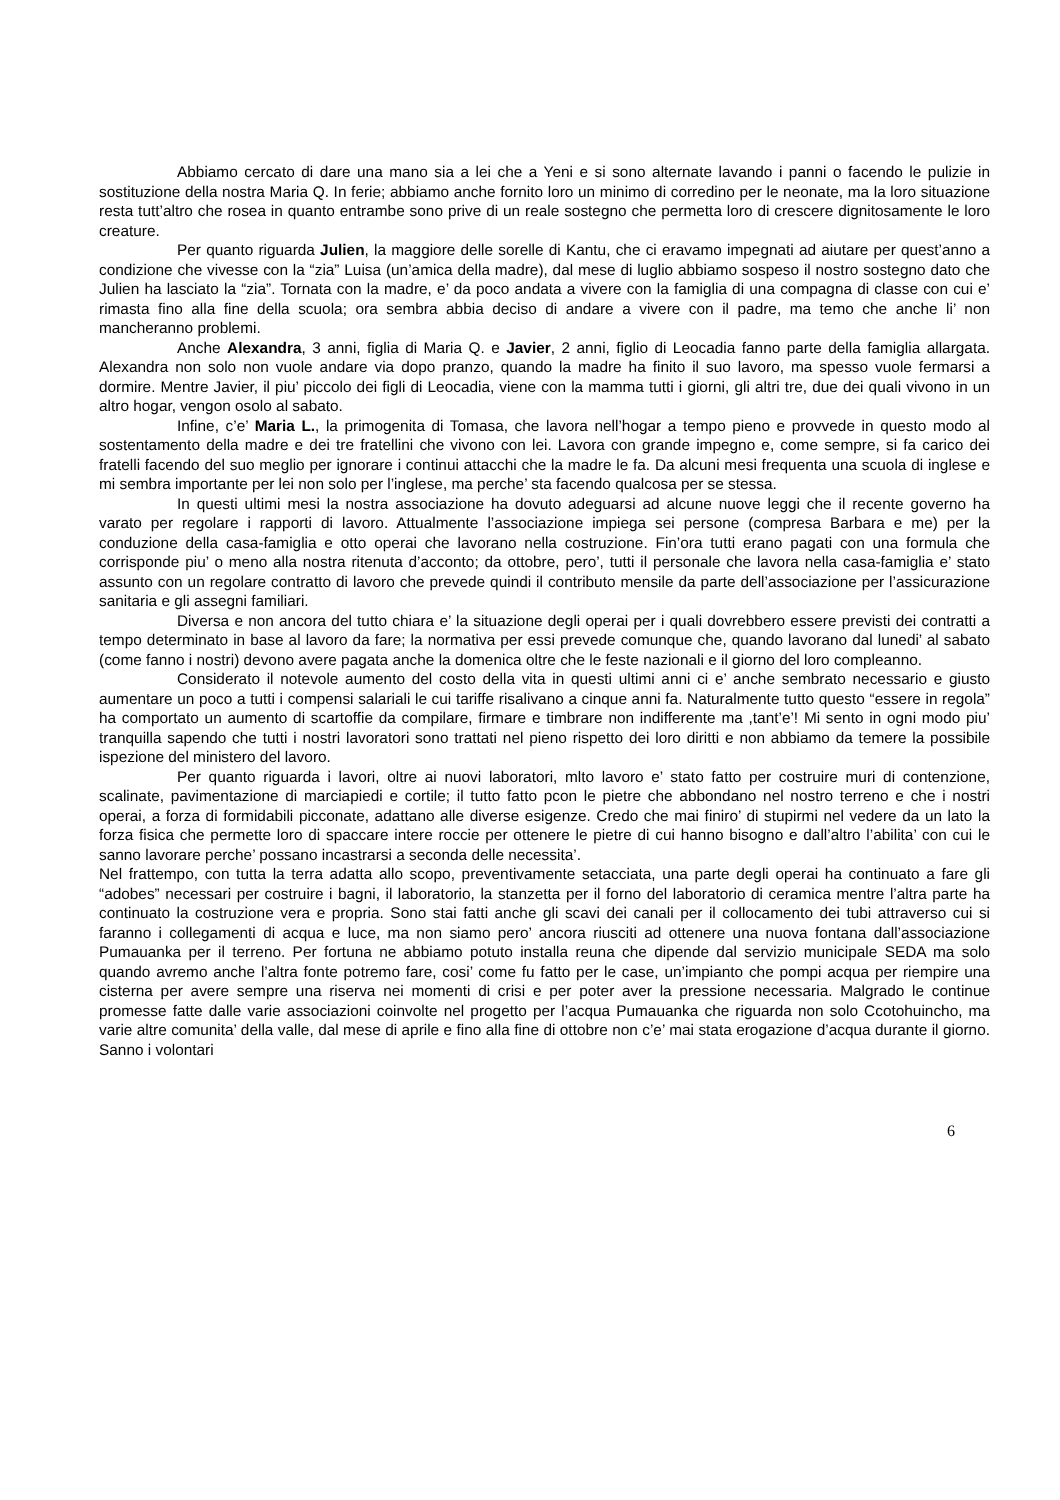Abbiamo cercato di dare una mano sia a lei che a Yeni e si sono alternate lavando i panni o facendo le pulizie in sostituzione della nostra Maria Q. In ferie; abbiamo anche fornito loro un minimo di corredino per le neonate, ma la loro situazione resta tutt’altro che rosea in quanto entrambe sono prive di un reale sostegno che permetta loro di crescere dignitosamente le loro creature.
Per quanto riguarda Julien, la maggiore delle sorelle di Kantu, che ci eravamo impegnati ad aiutare per quest’anno a condizione che vivesse con la “zia” Luisa (un’amica della madre), dal mese di luglio abbiamo sospeso il nostro sostegno dato che Julien ha lasciato la “zia”. Tornata con la madre, e’ da poco andata a vivere con la famiglia di una compagna di classe con cui e’ rimasta fino alla fine della scuola; ora sembra abbia deciso di andare a vivere con il padre, ma temo che anche li’ non mancheranno problemi.
Anche Alexandra, 3 anni, figlia di Maria Q. e Javier, 2 anni, figlio di Leocadia fanno parte della famiglia allargata. Alexandra non solo non vuole andare via dopo pranzo, quando la madre ha finito il suo lavoro, ma spesso vuole fermarsi a dormire. Mentre Javier, il piu’ piccolo dei figli di Leocadia, viene con la mamma tutti i giorni, gli altri tre, due dei quali vivono in un altro hogar, vengon osolo al sabato.
Infine, c’e’ Maria L., la primogenita di Tomasa, che lavora nell’hogar a tempo pieno e provvede in questo modo al sostentamento della madre e dei tre fratellini che vivono con lei. Lavora con grande impegno e, come sempre, si fa carico dei fratelli facendo del suo meglio per ignorare i continui attacchi che la madre le fa. Da alcuni mesi frequenta una scuola di inglese e mi sembra importante per lei non solo per l’inglese, ma perche’ sta facendo qualcosa per se stessa.
In questi ultimi mesi la nostra associazione ha dovuto adeguarsi ad alcune nuove leggi che il recente governo ha varato per regolare i rapporti di lavoro. Attualmente l’associazione impiega sei persone (compresa Barbara e me) per la conduzione della casa-famiglia e otto operai che lavorano nella costruzione. Fin’ora tutti erano pagati con una formula che corrisponde piu’ o meno alla nostra ritenuta d’acconto; da ottobre, pero’, tutti il personale che lavora nella casa-famiglia e’ stato assunto con un regolare contratto di lavoro che prevede quindi il contributo mensile da parte dell’associazione per l’assicurazione sanitaria e gli assegni familiari.
Diversa e non ancora del tutto chiara e’ la situazione degli operai per i quali dovrebbero essere previsti dei contratti a tempo determinato in base al lavoro da fare; la normativa per essi prevede comunque che, quando lavorano dal lunedi’ al sabato (come fanno i nostri) devono avere pagata anche la domenica oltre che le feste nazionali e il giorno del loro compleanno.
Considerato il notevole aumento del costo della vita in questi ultimi anni ci e’ anche sembrato necessario e giusto aumentare un poco a tutti i compensi salariali le cui tariffe risalivano a cinque anni fa. Naturalmente tutto questo “essere in regola” ha comportato un aumento di scartoffie da compilare, firmare e timbrare non indifferente ma ,tant’e’! Mi sento in ogni modo piu’ tranquilla sapendo che tutti i nostri lavoratori sono trattati nel pieno rispetto dei loro diritti e non abbiamo da temere la possibile ispezione del ministero del lavoro.
Per quanto riguarda i lavori, oltre ai nuovi laboratori, mlto lavoro e’ stato fatto per costruire muri di contenzione, scalinate, pavimentazione di marciapiedi e cortile; il tutto fatto pcon le pietre che abbondano nel nostro terreno e che i nostri operai, a forza di formidabili picconate, adattano alle diverse esigenze. Credo che mai finiro’ di stupirmi nel vedere da un lato la forza fisica che permette loro di spaccare intere roccie per ottenere le pietre di cui hanno bisogno e dall’altro l’abilita’ con cui le sanno lavorare perche’ possano incastrarsi a seconda delle necessita’.
Nel frattempo, con tutta la terra adatta allo scopo, preventivamente setacciata, una parte degli operai ha continuato a fare gli “adobes” necessari per costruire i bagni, il laboratorio, la stanzetta per il forno del laboratorio di ceramica mentre l’altra parte ha continuato la costruzione vera e propria. Sono stai fatti anche gli scavi dei canali per il collocamento dei tubi attraverso cui si faranno i collegamenti di acqua e luce, ma non siamo pero’ ancora riusciti ad ottenere una nuova fontana dall’associazione Pumauanka per il terreno. Per fortuna ne abbiamo potuto installa reuna che dipende dal servizio municipale SEDA ma solo quando avremo anche l’altra fonte potremo fare, cosi’ come fu fatto per le case, un’impianto che pompi acqua per riempire una cisterna per avere sempre una riserva nei momenti di crisi e per poter aver la pressione necessaria. Malgrado le continue promesse fatte dalle varie associazioni coinvolte nel progetto per l’acqua Pumauanka che riguarda non solo Ccotohuincho, ma varie altre comunita’ della valle, dal mese di aprile e fino alla fine di ottobre non c’e’ mai stata erogazione d’acqua durante il giorno. Sanno i volontari
6